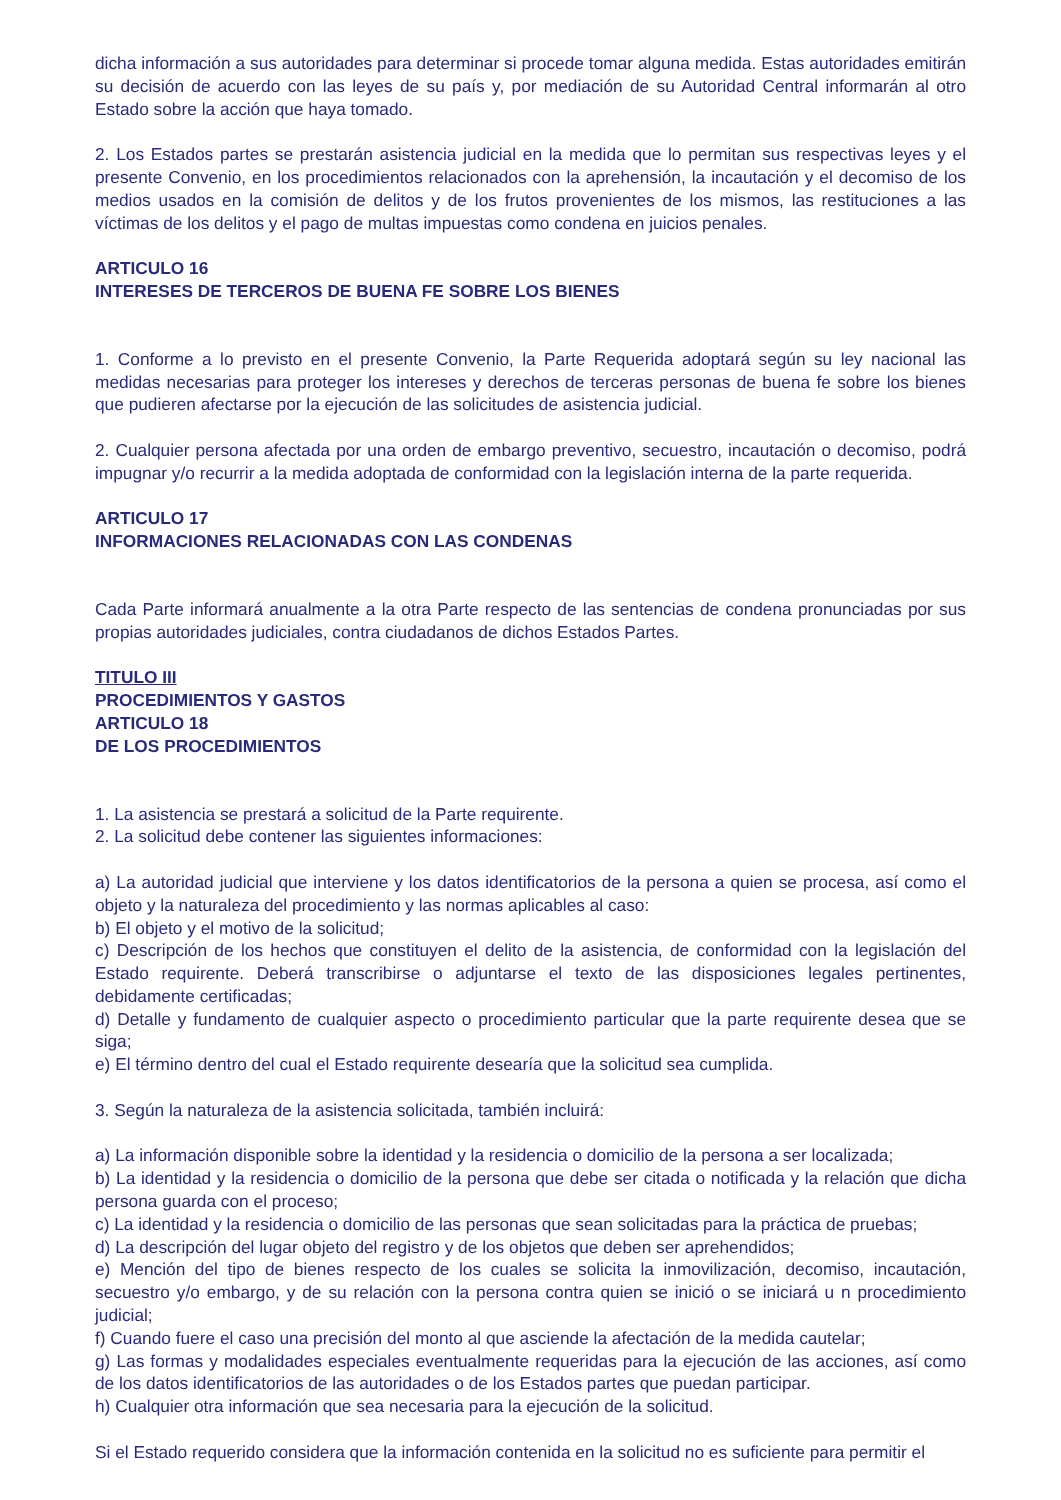dicha información a sus autoridades para determinar si procede tomar alguna medida. Estas autoridades emitirán su decisión de acuerdo con las leyes de su país y, por mediación de su Autoridad Central informarán al otro Estado sobre la acción que haya tomado.
2. Los Estados partes se prestarán asistencia judicial en la medida que lo permitan sus respectivas leyes y el presente Convenio, en los procedimientos relacionados con la aprehensión, la incautación y el decomiso de los medios usados en la comisión de delitos y de los frutos provenientes de los mismos, las restituciones a las víctimas de los delitos y el pago de multas impuestas como condena en juicios penales.
ARTICULO 16
INTERESES DE TERCEROS DE BUENA FE SOBRE LOS BIENES
1. Conforme a lo previsto en el presente Convenio, la Parte Requerida adoptará según su ley nacional las medidas necesarias para proteger los intereses y derechos de terceras personas de buena fe sobre los bienes que pudieren afectarse por la ejecución de las solicitudes de asistencia judicial.
2. Cualquier persona afectada por una orden de embargo preventivo, secuestro, incautación o decomiso, podrá impugnar y/o recurrir a la medida adoptada de conformidad con la legislación interna de la parte requerida.
ARTICULO 17
INFORMACIONES RELACIONADAS CON LAS CONDENAS
Cada Parte informará anualmente a la otra Parte respecto de las sentencias de condena pronunciadas por sus propias autoridades judiciales, contra ciudadanos de dichos Estados Partes.
TITULO III
PROCEDIMIENTOS Y GASTOS
ARTICULO 18
DE LOS PROCEDIMIENTOS
1. La asistencia se prestará a solicitud de la Parte requirente.
2. La solicitud debe contener las siguientes informaciones:
a) La autoridad judicial que interviene y los datos identificatorios de la persona a quien se procesa, así como el objeto y la naturaleza del procedimiento y las normas aplicables al caso:
b) El objeto y el motivo de la solicitud;
c) Descripción de los hechos que constituyen el delito de la asistencia, de conformidad con la legislación del Estado requirente. Deberá transcribirse o adjuntarse el texto de las disposiciones legales pertinentes, debidamente certificadas;
d) Detalle y fundamento de cualquier aspecto o procedimiento particular que la parte requirente desea que se siga;
e) El término dentro del cual el Estado requirente desearía que la solicitud sea cumplida.
3. Según la naturaleza de la asistencia solicitada, también incluirá:
a) La información disponible sobre la identidad y la residencia o domicilio de la persona a ser localizada;
b) La identidad y la residencia o domicilio de la persona que debe ser citada o notificada y la relación que dicha persona guarda con el proceso;
c) La identidad y la residencia o domicilio de las personas que sean solicitadas para la práctica de pruebas;
d) La descripción del lugar objeto del registro y de los objetos que deben ser aprehendidos;
e) Mención del tipo de bienes respecto de los cuales se solicita la inmovilización, decomiso, incautación, secuestro y/o embargo, y de su relación con la persona contra quien se inició o se iniciará u n procedimiento judicial;
f) Cuando fuere el caso una precisión del monto al que asciende la afectación de la medida cautelar;
g) Las formas y modalidades especiales eventualmente requeridas para la ejecución de las acciones, así como de los datos identificatorios de las autoridades o de los Estados partes que puedan participar.
h) Cualquier otra información que sea necesaria para la ejecución de la solicitud.
Si el Estado requerido considera que la información contenida en la solicitud no es suficiente para permitir el